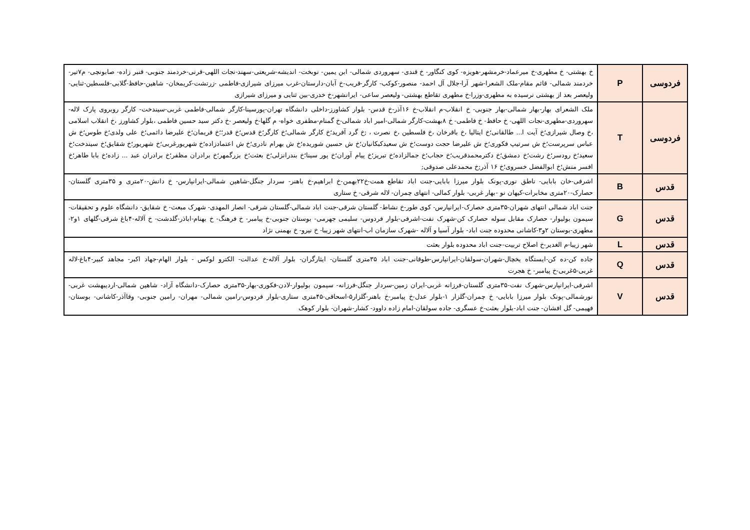| فردوسی | P | خ بهشتی- خ مطهری-خ میرعماد-خرمشهر-هویزه- کوی کنگاور- خ قندی- سهروردی شمالی- ابن یمین- نوبخت- اندیشه-شریعتی-سهند-نجات اللهی-قرنی-خردمند جنوبی- قنبر زاده- صابونچی- م۷تیر-خردمند شمالی- قائم مقام-ملک الشعرا-شهر آرا-جلال آل احمد- منصور-کوکب- کارگر-قریب-خ آبان-دارستان-غرب میرزای شیرازی-فاطمی -زرتشت-کریمخان- شاهین-حافظ-گلابی-فلسطین-ثنایی-ولیعصر بعد از بهشتی نرسیده به مطهری-وزرا-خ مطهری تقاطع بهشتی- ولیعصر ساعی- ایرانشهر-خ خدری-بین ثنایی و میرزای شیرازی |
| فردوسی | T | ملک الشعرای بهار-بهار شمالی-بهار جنوبی- خ انقلاب-م انقلاب-خ ۱۶آذر-خ قدس- بلوار کشاورز-داخلی دانشگاه تهران-پورسینا-کارگر شمالی-فاطمی غربی-سیندخت- کارگر روبروی پارک لاله-سهروردی-مطهری-نجات اللهی- خ حافظ- خ فاطمی- خ ۸بهشت-کارگر شمالی-امیر اباد شمالی-خ گمنام-مظفری خواه- م گلها-خ ولیعصر -خ دکتر سید حسین فاطمی ،بلوار کشاورز ،خ انقلاب اسلامی ،خ وصال شیرازی؛خ آیت ا... طالقانی؛خ ایتالیا ،خ باقرخان ،خ فلسطین ،خ نصرت ، ;خ گرد آفرید؛خ کارگر شمالی؛خ کارگر؛خ قدس؛خ قدر؛؛خ فریمان؛خ علیرضا دائمی؛خ علی ولدی؛خ طوس؛خ ش عباس سرپرست؛خ ش سرتیپ فکوری؛خ ش علیرضا حجت دوست؛خ ش سعیدکبکانیان؛خ ش حسین شوریده؛خ ش بهرام نادری؛خ ش اعتمادزاده؛خ شهریورغربی؛خ شهریور؛خ شقایق؛خ سیندخت؛خ سعید؛خ رودسر؛خ رشت؛خ دمشق؛خ دکترمحمدقریب؛خ حجاب؛خ جمالزاده؛خ تبریز؛خ پیام آوران؛خ پور سینا؛خ بندرانزلی؛خ بعثت؛خ بزرگمهر؛خ برادران مظفر؛خ برادران عبد ... زاده؛خ بابا طاهر؛خ افسر منش؛خ ابوالفضل خسروی؛خ ۱۶ آذر;خ محمدعلی صدوقی; |
| قدس | B | اشرفی-خان بابایی- ناطق نوری-پونک بلوار میرزا بابایی-جنت اباد تقاطع همت-خ۲۲بهمن-خ ابراهیم-خ باهنر- سردار جنگل-شاهین شمالی-ایرانپارس- خ دانش-۲۰متری و ۳۵متری گلستان-حصارک-۲۰متری مخابرات-کیهان نو -بهار غربی- بلوار کمالی- انتهای چمران- لاله شرقی- خ ستاری |
| قدس | G | جنت اباد شمالی انتهای شهران-۳۵متری حصارک-ایرانپارس- کوی طور-خ نشاط- گلستان شرقی-جنت اباد شمالی-گلستان شرقی- انصار المهدی- شهرک مبعث- خ شقایق- دانشگاه علوم و تحقیقات-سیمون بولیوار- حصارک مقابل سوله حصارک کن-شهرک نفت-اشرفی-بلوار فردوس- سلیمی جهرمی- بوستان جنوبی-خ پیامبر- خ فرهنگ- خ بهنام-اباذر-گلدشت- خ آلاله-۴باغ شرقی-گلهای ۱و۲-مطهری-بوستان ۲و۳-کاشانی محدوده جنت اباد- بلوار آسیا و آلاله -شهرک سازمان اب-انتهای شهر زیبا- خ نیرو- خ بهمنی نژاد |
| قدس | L | شهر زیبا-م الغدیر-خ اصلاح تربیت-جنت اباد محدوده بلوار بعثت |
| قدس | Q | جاده کن-ده کن-ایستگاه یخچال-شهران-سولقان-ایرانپارس-طوقانی-جنت اباد ۳۵متری گلستان- ایثارگران- بلوار آلاله-خ عدالت- الکترو لوکس - بلوار الهام-جهاد اکبر- مجاهد کبیر-۴باغ-لاله غربی-۵غربی-خ پیامبر- خ هجرت |
| قدس | V | اشرفی-ایرانپارس-شهرک نفت-۳۵متری گلستان-فرزانه غربی-ایران زمین-سردار جنگل-فرزانه- سیمون بولیوار-لادن-فکوری-بهار-۳۵متری حصارک-دانشگاه آزاد- شاهین شمالی-اردیبهشت غربی-نورشمالی-پونک بلوار میرزا بابایی- خ چمران-گلزار ۱-بلوار عدل-خ پیامبر-خ باهنر-گلزار۵-اسحاقی-۴۵متری ستاری-بلوار فردوس-رامین شمالی- مهران- رامین جنوبی- وفاآذر-کاشانی- بوستان- فهیمی- گل افشان- جنت اباد-بلوار بعثت-خ عسگری- جاده سولقان-امام زاده داوود- کشار-شهران- بلوار کوهک |